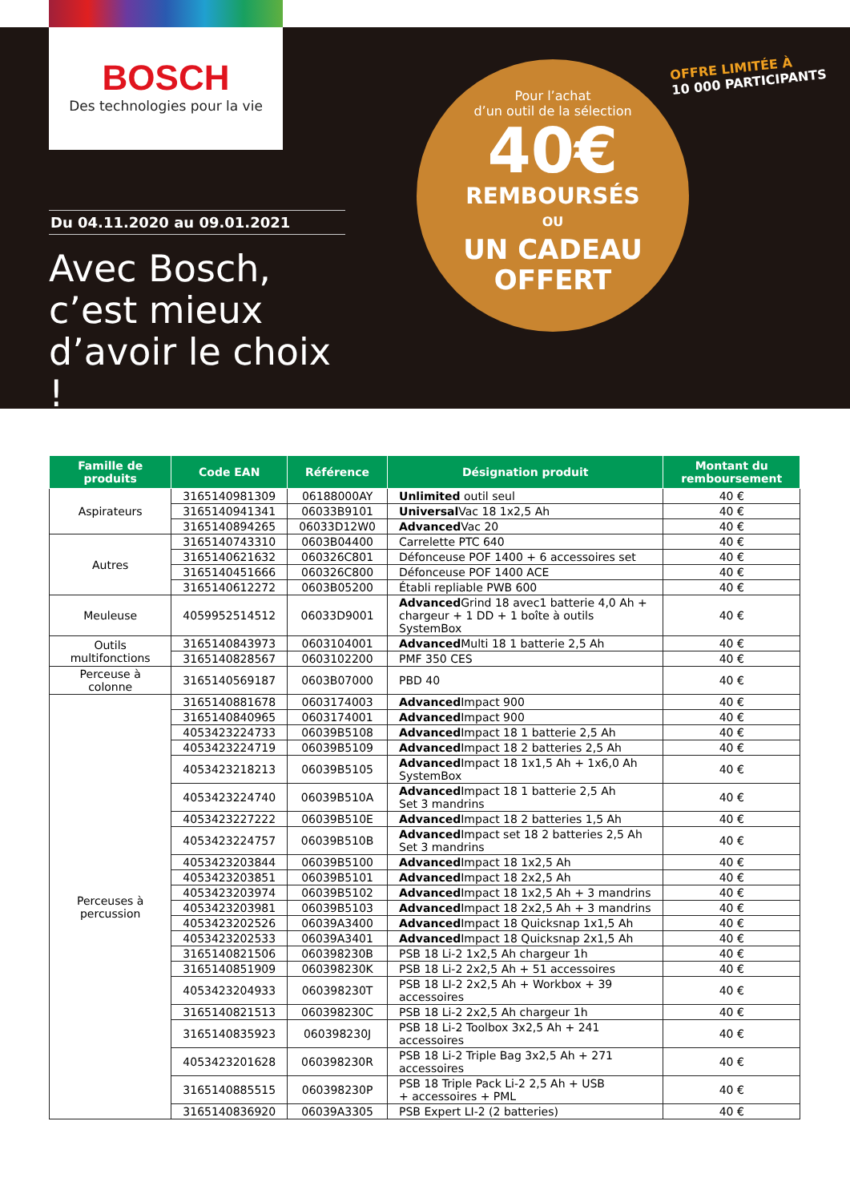BOSCH
Des technologies pour la vie
Du 04.11.2020 au 09.01.2021
Avec Bosch, c’est mieux d’avoir le choix !
Pour l’achat
d’un outil de la sélection
40€
REMBOURSÉS
OU
UN CADEAU
OFFERT
OFFRE LIMITÉE À
10 000 PARTICIPANTS
| Famille de produits | Code EAN | Référence | Désignation produit | Montant du remboursement |
| --- | --- | --- | --- | --- |
| Aspirateurs | 3165140981309 | 06188000AY | Unlimited outil seul | 40 € |
| | 3165140941341 | 06033B9101 | Universal Vac 18 1x2,5 Ah | 40 € |
| | 3165140894265 | 06033D12W0 | Advanced Vac 20 | 40 € |
| Autres | 3165140743310 | 0603B04400 | Carrelette PTC 640 | 40 € |
| | 3165140621632 | 060326C801 | Défonceuse POF 1400 + 6 accessoires set | 40 € |
| | 3165140451666 | 060326C800 | Défonceuse POF 1400 ACE | 40 € |
| | 3165140612272 | 0603B05200 | Établi repliable PWB 600 | 40 € |
| Meuleuse | 4059952514512 | 06033D9001 | Advanced Grind 18 avec1 batterie 4,0 Ah + chargeur + 1 DD + 1 boîte à outils SystemBox | 40 € |
| Outils multifonctions | 3165140843973 | 0603104001 | Advanced Multi 18 1 batterie 2,5 Ah | 40 € |
| | 3165140828567 | 0603102200 | PMF 350 CES | 40 € |
| Perceuse à colonne | 3165140569187 | 0603B07000 | PBD 40 | 40 € |
| Perceuses à percussion | 3165140881678 | 0603174003 | Advanced Impact 900 | 40 € |
| | 3165140840965 | 0603174001 | Advanced Impact 900 | 40 € |
| | 4053423224733 | 06039B5108 | Advanced Impact 18 1 batterie 2,5 Ah | 40 € |
| | 4053423224719 | 06039B5109 | Advanced Impact 18 2 batteries 2,5 Ah | 40 € |
| | 4053423218213 | 06039B5105 | Advanced Impact 18 1x1,5 Ah + 1x6,0 Ah SystemBox | 40 € |
| | 4053423224740 | 06039B510A | Advanced Impact 18 1 batterie 2,5 Ah Set 3 mandrins | 40 € |
| | 4053423227222 | 06039B510E | Advanced Impact 18 2 batteries 1,5 Ah | 40 € |
| | 4053423224757 | 06039B510B | Advanced Impact set 18 2 batteries 2,5 Ah Set 3 mandrins | 40 € |
| | 4053423203844 | 06039B5100 | Advanced Impact 18 1x2,5 Ah | 40 € |
| | 4053423203851 | 06039B5101 | Advanced Impact 18 2x2,5 Ah | 40 € |
| | 4053423203974 | 06039B5102 | Advanced Impact 18 1x2,5 Ah + 3 mandrins | 40 € |
| | 4053423203981 | 06039B5103 | Advanced Impact 18 2x2,5 Ah + 3 mandrins | 40 € |
| | 4053423202526 | 06039A3400 | Advanced Impact 18 Quicksnap 1x1,5 Ah | 40 € |
| | 4053423202533 | 06039A3401 | Advanced Impact 18 Quicksnap 2x1,5 Ah | 40 € |
| | 3165140821506 | 060398230B | PSB 18 Li-2 1x2,5 Ah chargeur 1h | 40 € |
| | 3165140851909 | 060398230K | PSB 18 Li-2 2x2,5 Ah + 51 accessoires | 40 € |
| | 4053423204933 | 060398230T | PSB 18 LI-2 2x2,5 Ah + Workbox + 39 accessoires | 40 € |
| | 3165140821513 | 060398230C | PSB 18 Li-2 2x2,5 Ah chargeur 1h | 40 € |
| | 3165140835923 | 060398230J | PSB 18 Li-2 Toolbox 3x2,5 Ah + 241 accessoires | 40 € |
| | 4053423201628 | 060398230R | PSB 18 Li-2 Triple Bag 3x2,5 Ah + 271 accessoires | 40 € |
| | 3165140885515 | 060398230P | PSB 18 Triple Pack Li-2 2,5 Ah + USB + accessoires + PML | 40 € |
| | 3165140836920 | 06039A3305 | PSB Expert LI-2 (2 batteries) | 40 € |